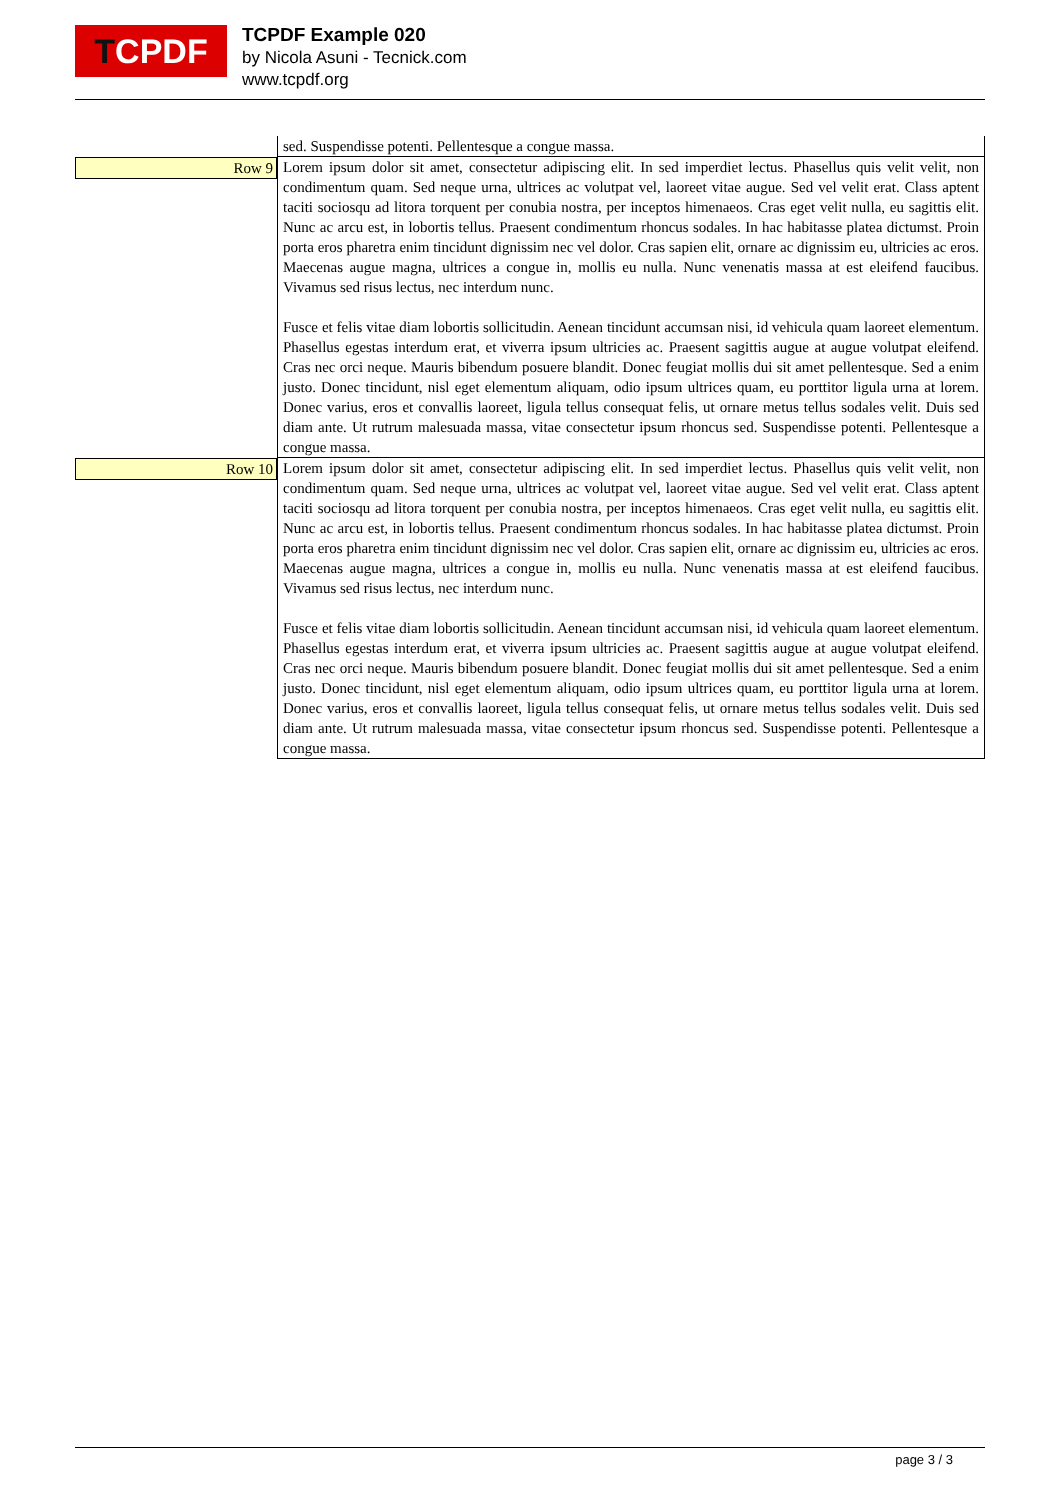T CPDF
TCPDF Example 020
by Nicola Asuni - Tecnick.com
www.tcpdf.org
| | sed. Suspendisse potenti. Pellentesque a congue massa. |
| Row 9 | Lorem ipsum dolor sit amet, consectetur adipiscing elit. In sed imperdiet lectus. Phasellus quis velit velit, non condimentum quam. Sed neque urna, ultrices ac volutpat vel, laoreet vitae augue. Sed vel velit erat. Class aptent taciti sociosqu ad litora torquent per conubia nostra, per inceptos himenaeos. Cras eget velit nulla, eu sagittis elit. Nunc ac arcu est, in lobortis tellus. Praesent condimentum rhoncus sodales. In hac habitasse platea dictumst. Proin porta eros pharetra enim tincidunt dignissim nec vel dolor. Cras sapien elit, ornare ac dignissim eu, ultricies ac eros. Maecenas augue magna, ultrices a congue in, mollis eu nulla. Nunc venenatis massa at est eleifend faucibus. Vivamus sed risus lectus, nec interdum nunc. Fusce et felis vitae diam lobortis sollicitudin. Aenean tincidunt accumsan nisi, id vehicula quam laoreet elementum. Phasellus egestas interdum erat, et viverra ipsum ultricies ac. Praesent sagittis augue at augue volutpat eleifend. Cras nec orci neque. Mauris bibendum posuere blandit. Donec feugiat mollis dui sit amet pellentesque. Sed a enim justo. Donec tincidunt, nisl eget elementum aliquam, odio ipsum ultrices quam, eu porttitor ligula urna at lorem. Donec varius, eros et convallis laoreet, ligula tellus consequat felis, ut ornare metus tellus sodales velit. Duis sed diam ante. Ut rutrum malesuada massa, vitae consectetur ipsum rhoncus sed. Suspendisse potenti. Pellentesque a congue massa. |
| Row 10 | Lorem ipsum dolor sit amet, consectetur adipiscing elit. In sed imperdiet lectus. Phasellus quis velit velit, non condimentum quam. Sed neque urna, ultrices ac volutpat vel, laoreet vitae augue. Sed vel velit erat. Class aptent taciti sociosqu ad litora torquent per conubia nostra, per inceptos himenaeos. Cras eget velit nulla, eu sagittis elit. Nunc ac arcu est, in lobortis tellus. Praesent condimentum rhoncus sodales. In hac habitasse platea dictumst. Proin porta eros pharetra enim tincidunt dignissim nec vel dolor. Cras sapien elit, ornare ac dignissim eu, ultricies ac eros. Maecenas augue magna, ultrices a congue in, mollis eu nulla. Nunc venenatis massa at est eleifend faucibus. Vivamus sed risus lectus, nec interdum nunc. Fusce et felis vitae diam lobortis sollicitudin. Aenean tincidunt accumsan nisi, id vehicula quam laoreet elementum. Phasellus egestas interdum erat, et viverra ipsum ultricies ac. Praesent sagittis augue at augue volutpat eleifend. Cras nec orci neque. Mauris bibendum posuere blandit. Donec feugiat mollis dui sit amet pellentesque. Sed a enim justo. Donec tincidunt, nisl eget elementum aliquam, odio ipsum ultrices quam, eu porttitor ligula urna at lorem. Donec varius, eros et convallis laoreet, ligula tellus consequat felis, ut ornare metus tellus sodales velit. Duis sed diam ante. Ut rutrum malesuada massa, vitae consectetur ipsum rhoncus sed. Suspendisse potenti. Pellentesque a congue massa. |
page 3 / 3